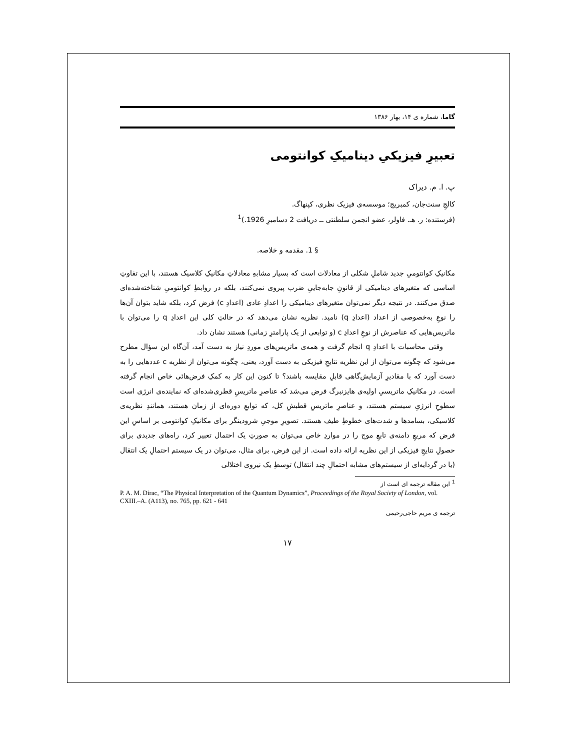گاما، شماره ی ۱۴، بهار ۱۳۸۶
تعبیرِ فیزیکیِ دینامیکِ کوانتومی
پ. ا. م. دیراک
کالجِ سنت‌جان، کمبریج؛ موسسه‌ی فیزیک نظری، کپنهاگ.
(فرستنده: ر. هـ. فاولر، عضو انجمن سلطنتی ــ دریافت 2 دسامبرِ 1926.)<sup>1</sup>
§ 1. مقدمه و خلاصه.
مکانیکِ کوانتومیِ جدید شاملِ شکلی از معادلات است که بسیار مشابهِ معادلاتِ مکانیکِ کلاسیک هستند، با این تفاوتِ اساسی که متغیرهای دینامیکی از قانونِ جابه‌جاییِ ضرب پیروی نمی‌کنند، بلکه در روابطِ کوانتومیِ شناخته‌شده‌ای صدق می‌کنند. در نتیجه دیگر نمی‌توان متغیرهای دینامیکی را اعدادِ عادی (اعدادِ c) فرض کرد، بلکه شاید بتوان آن‌ها را نوعِ به‌خصوصی از اعداد (اعدادِ q) نامید. نظریه نشان می‌دهد که در حالتِ کلی این اعدادِ q را می‌توان با ماتریس‌هایی که عناصرش از نوعِ اعدادِ c (و توابعی از یک پارامترِ زمانی) هستند نشان داد.
وقتی محاسبات با اعدادِ q انجام گرفت و همه‌ی ماتریس‌های موردِ نیاز به دست آمد، آن‌گاه این سؤال مطرح می‌شود که چگونه می‌توان از این نظریه نتایجِ فیزیکی به دست آورد، یعنی، چگونه می‌توان از نظریه c عددهایی را به دست آورد که با مقادیرِ آزمایش‌گاهی قابلِ مقایسه باشند؟ تا کنون این کار به کمکِ فرض‌هائی خاص انجام گرفته است. در مکانیکِ ماتریسیِ اولیه‌ی هایزنبرگ فرض می‌شد که عناصرِ ماتریسِ قطری‌شده‌ای که نماینده‌ی انرژی است سطوحِ انرژیِ سیستم هستند، و عناصرِ ماتریسِ قطبشِ کل، که توابعِ دوره‌ای از زمان هستند، همانندِ نظریه‌ی کلاسیکی، بسامدها و شدت‌های خطوطِ طیف هستند. تصویرِ موجیِ شرودینگر برای مکانیکِ کوانتومی بر اساسِ این فرض که مربعِ دامنه‌ی تابعِ موج را در مواردِ خاص می‌توان به صورتِ یک احتمال تعبیر کرد، راه‌های جدیدی برای حصولِ نتایجِ فیزیکی از این نظریه ارائه داده است. از این فرض، برای مثال، می‌توان در یک سیستم احتمالِ یک انتقال (یا در گردایه‌ای از سیستم‌های مشابه احتمالِ چند انتقال) توسطِ یک نیروی اختلالی
<sup>1</sup> این مقاله ترجمه ای است از
P. A. M. Dirac, “The Physical Interpretation of the Quantum Dynamics”, Proceedings of the Royal Society of London, vol. CXIII.–A. (A113), no. 765, pp. 621 - 641
ترجمه ی مریم حاجی‌رحیمی
۱۷